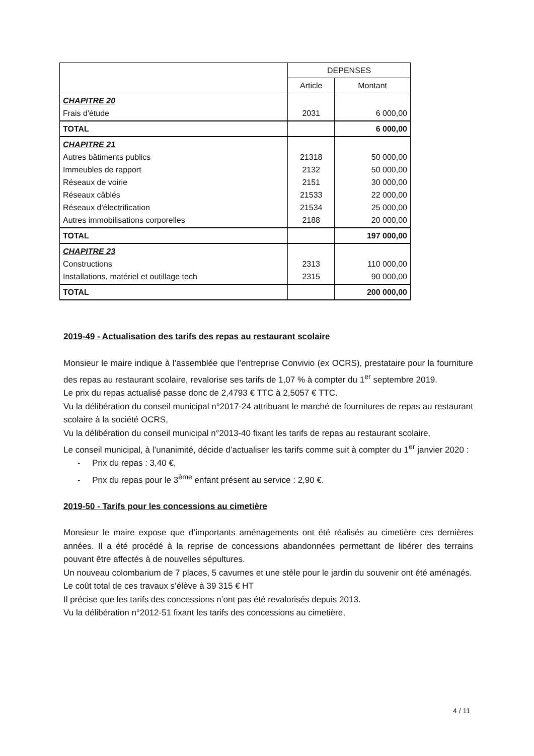| | DEPENSES | |
| --- | --- | --- |
| | Article | Montant |
| CHAPITRE 20 Frais d'étude | 2031 | 6 000,00 |
| TOTAL | | 6 000,00 |
| CHAPITRE 21 Autres bâtiments publics Immeubles de rapport Réseaux de voirie Réseaux câblés Réseaux d'électrification Autres immobilisations corporelles | 21318 2132 2151 21533 21534 2188 | 50 000,00 50 000,00 30 000,00 22 000,00 25 000,00 20 000,00 |
| TOTAL | | 197 000,00 |
| CHAPITRE 23 Constructions Installations, matériel et outillage tech | 2313 2315 | 110 000,00 90 000,00 |
| TOTAL | | 200 000,00 |
2019-49 - Actualisation des tarifs des repas au restaurant scolaire
Monsieur le maire indique à l’assemblée que l’entreprise Convivio (ex OCRS), prestataire pour la fourniture des repas au restaurant scolaire, revalorise ses tarifs de 1,07 % à compter du 1<sup>er</sup> septembre 2019.
Le prix du repas actualisé passe donc de 2,4793 € TTC à 2,5057 € TTC.
Vu la délibération du conseil municipal n°2017-24 attribuant le marché de fournitures de repas au restaurant scolaire à la société OCRS,
Vu la délibération du conseil municipal n°2013-40 fixant les tarifs de repas au restaurant scolaire,
Le conseil municipal, à l’unanimité, décide d’actualiser les tarifs comme suit à compter du 1<sup>er</sup> janvier 2020 :
- Prix du repas : 3,40 €,
- Prix du repas pour le 3<sup>ème</sup> enfant présent au service : 2,90 €.
2019-50 - Tarifs pour les concessions au cimetière
Monsieur le maire expose que d’importants aménagements ont été réalisés au cimetière ces dernières années. Il a été procédé à la reprise de concessions abandonnées permettant de libérer des terrains pouvant être affectés à de nouvelles sépultures.
Un nouveau colombarium de 7 places, 5 cavurnes et une stèle pour le jardin du souvenir ont été aménagés.
Le coût total de ces travaux s’élève à 39 315 € HT
Il précise que les tarifs des concessions n’ont pas été revalorisés depuis 2013.
Vu la délibération n°2012-51 fixant les tarifs des concessions au cimetière,
4 / 11